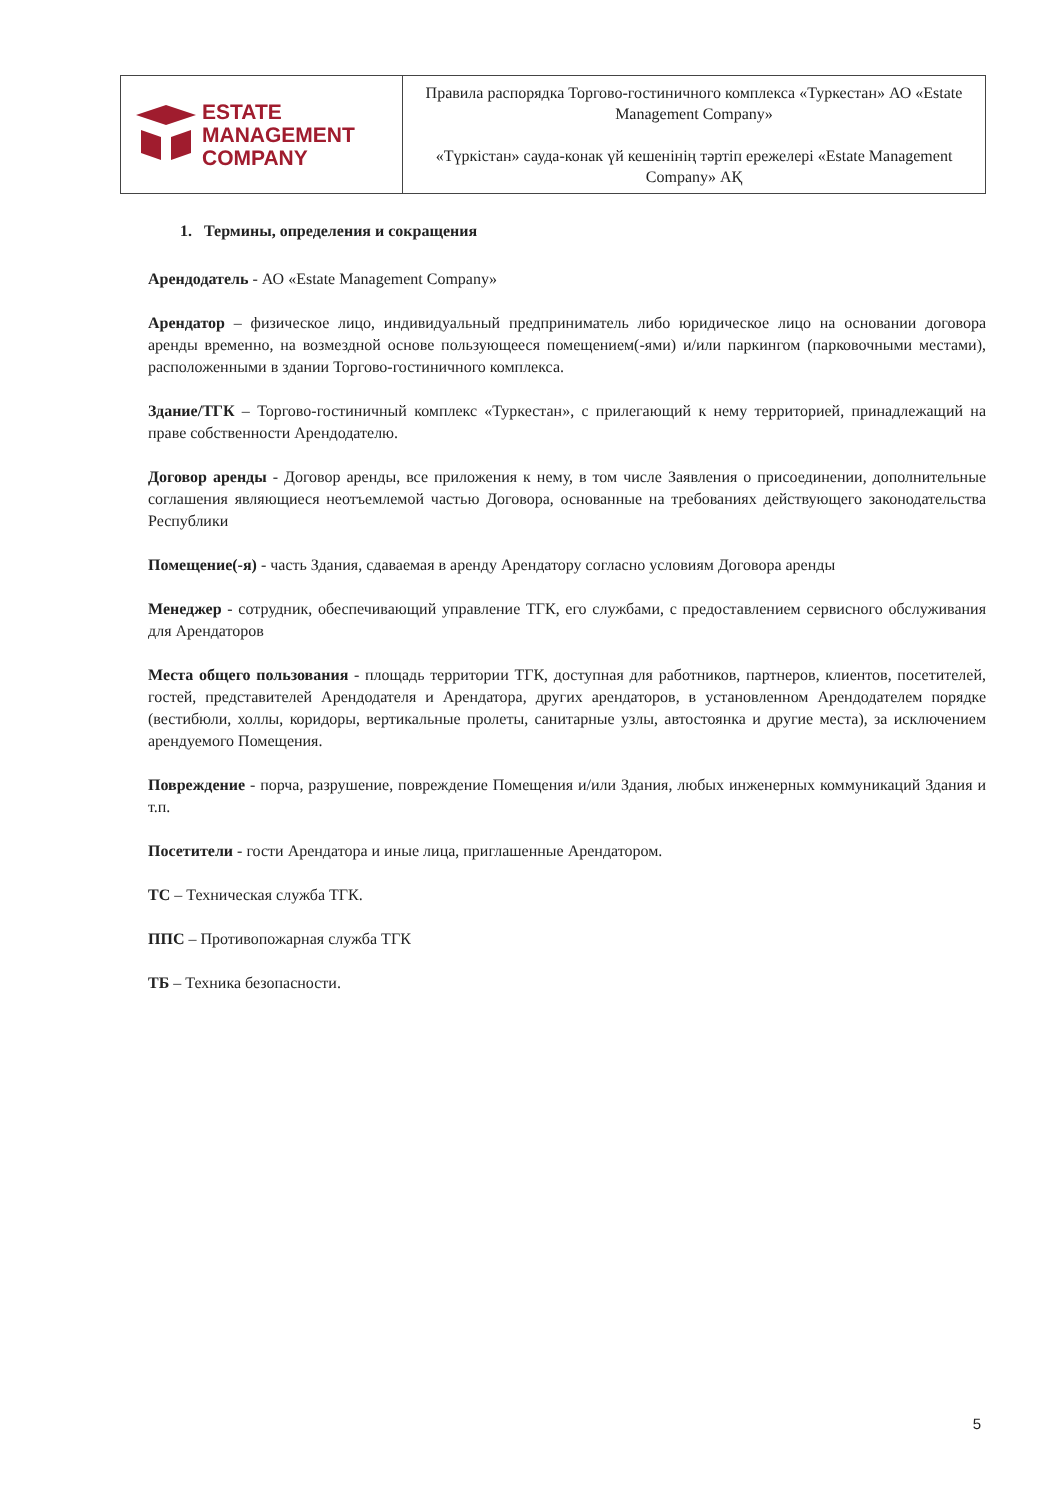| ESTATE MANAGEMENT COMPANY | Правила распорядка Торгово-гостиничного комплекса «Туркестан» АО «Estate Management Company» «Түркістан» сауда-конак үй кешенінің тәртіп ережелері «Estate Management Company» АҚ |
1. Термины, определения и сокращения
Арендодатель - АО «Estate Management Company»
Арендатор – физическое лицо, индивидуальный предприниматель либо юридическое лицо на основании договора аренды временно, на возмездной основе пользующееся помещением(-ями) и/или паркингом (парковочными местами), расположенными в здании Торгово-гостиничного комплекса.
Здание/ТГК – Торгово-гостиничный комплекс «Туркестан», с прилегающий к нему территорией, принадлежащий на праве собственности Арендодателю.
Договор аренды - Договор аренды, все приложения к нему, в том числе Заявления о присоединении, дополнительные соглашения являющиеся неотъемлемой частью Договора, основанные на требованиях действующего законодательства Республики
Помещение(-я) - часть Здания, сдаваемая в аренду Арендатору согласно условиям Договора аренды
Менеджер - сотрудник, обеспечивающий управление ТГК, его службами, с предоставлением сервисного обслуживания для Арендаторов
Места общего пользования - площадь территории ТГК, доступная для работников, партнеров, клиентов, посетителей, гостей, представителей Арендодателя и Арендатора, других арендаторов, в установленном Арендодателем порядке (вестибюли, холлы, коридоры, вертикальные пролеты, санитарные узлы, автостоянка и другие места), за исключением арендуемого Помещения.
Повреждение - порча, разрушение, повреждение Помещения и/или Здания, любых инженерных коммуникаций Здания и т.п.
Посетители - гости Арендатора и иные лица, приглашенные Арендатором.
ТС – Техническая служба ТГК.
ППС – Противопожарная служба ТГК
ТБ – Техника безопасности.
5